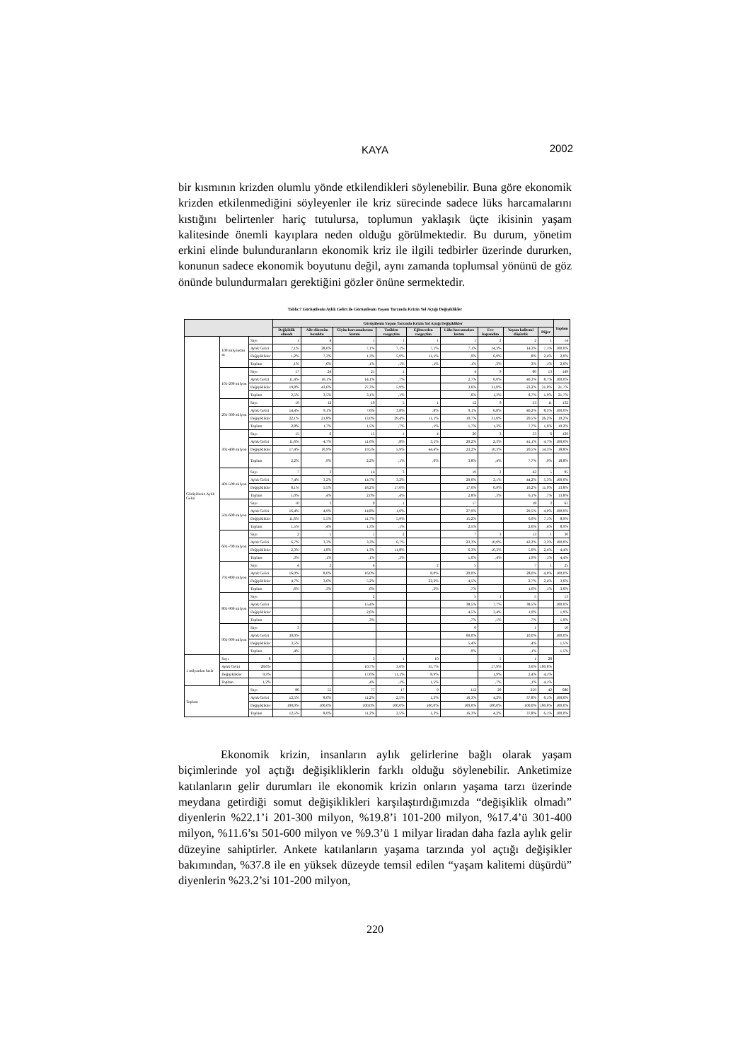KAYA
2002
bir kısmının krizden olumlu yönde etkilendikleri söylenebilir. Buna göre ekonomik krizden etkilenmediğini söyleyenler ile kriz sürecinde sadece lüks harcamalarını kıstığını belirtenler hariç tutulursa, toplumun yaklaşık üçte ikisinin yaşam kalitesinde önemli kayıplara neden olduğu görülmektedir. Bu durum, yönetim erkini elinde bulunduranların ekonomik kriz ile ilgili tedbirler üzerinde dururken, konunun sadece ekonomik boyutunu değil, aynı zamanda toplumsal yönünü de göz önünde bulundurmaları gerektiğini gözler önüne sermektedir.
Tablo:7 Görüşülenin Aylık Geliri ile Görüşülenin Yaşam Tarzında Krizin Yol Açtığı Değişiklikler
| | | | Görüşülenin Yaşam Tarzında Krizin Yol Açtığı Değişiklikler | | | | | | | | | Toplam |
| --- | --- | --- | --- | --- | --- | --- | --- | --- | --- | --- | --- | --- |
| | | | Değişiklik olmadı | Aile düzenim bozuldu | Giyim harcamalarımı kıstım | Tatilden vazgeçtim | Eğlenceden vazgeçtim | Lüks harcamaları kıstım | Eve kapandım | Yaşam kalitemi düşürdü | Diğer | |
| Görüşülenin Aylık Geliri | 100 milyondan az | Sayı | 1 | 4 | 1 | 1 | 1 | 1 | 2 | 2 | 1 | 14 |
| | | Aylık Geliri | 7,1% | 28,6% | 7,1% | 7,1% | 7,1% | 7,1% | 14,3% | 14,3% | 7,1% | 100,0% |
| | | Değişiklikler | 1,2% | 7,3% | 1,3% | 5,9% | 11,1% | ,9% | 6,9% | ,8% | 2,4% | 2,0% |
| | | Toplam | ,1% | ,6% | ,1% | ,1% | ,1% | ,1% | ,3% | ,3% | ,1% | 2,0% |
| | 101-200 milyon | Sayı | 17 | 24 | 21 | 1 | | 4 | 9 | 60 | 13 | 149 |
| | | Aylık Geliri | 11,4% | 16,1% | 14,1% | ,7% | | 2,7% | 6,0% | 40,3% | 8,7% | 100,0% |
| | | Değişiklikler | 19,8% | 43,6% | 27,3% | 5,9% | | 3,6% | 31,0% | 23,2% | 31,0% | 21,7% |
| | | Toplam | 2,5% | 3,5% | 3,1% | ,1% | | ,6% | 1,3% | 8,7% | 1,9% | 21,7% |
| | 201-300 milyon | Sayı | 19 | 12 | 10 | 5 | 1 | 12 | 9 | 53 | 11 | 132 |
| | | Aylık Geliri | 14,4% | 9,1% | 7,6% | 3,8% | ,8% | 9,1% | 6,8% | 40,2% | 8,3% | 100,0% |
| | | Değişiklikler | 22,1% | 21,8% | 13,0% | 29,4% | 11,1% | 10,7% | 31,0% | 20,5% | 26,2% | 19,2% |
| | | Toplam | 2,8% | 1,7% | 1,5% | ,7% | ,1% | 1,7% | 1,3% | 7,7% | 1,6% | 19,2% |
| | 301-400 milyon | Sayı | 15 | 6 | 15 | 1 | 4 | 26 | 3 | 53 | 6 | 129 |
| | | Aylık Geliri | 11,6% | 4,7% | 11,6% | ,8% | 3,1% | 20,2% | 2,3% | 41,1% | 4,7% | 100,0% |
| | | Değişiklikler | 17,4% | 10,9% | 19,5% | 5,9% | 44,4% | 23,2% | 10,3% | 20,5% | 14,3% | 18,8% |
| | | Toplam | 2,2% | ,9% | 2,2% | ,1% | ,6% | 3,8% | ,4% | 7,7% | ,9% | 18,8% |
| | 401-500 milyon | Sayı | 7 | 3 | 14 | 3 | | 19 | 2 | 42 | 5 | 95 |
| | | Aylık Geliri | 7,4% | 3,2% | 14,7% | 3,2% | | 20,0% | 2,1% | 44,2% | 5,3% | 100,0% |
| | | Değişiklikler | 8,1% | 5,5% | 18,2% | 17,6% | | 17,0% | 6,9% | 16,2% | 11,9% | 13,8% |
| | | Toplam | 1,0% | ,4% | 2,0% | ,4% | | 2,8% | ,3% | 6,1% | ,7% | 13,8% |
| | 501-600 milyon | Sayı | 10 | 3 | 9 | 1 | | 17 | | 18 | 3 | 61 |
| | | Aylık Geliri | 16,4% | 4,9% | 14,8% | 1,6% | | 27,9% | | 29,5% | 4,9% | 100,0% |
| | | Değişiklikler | 11,6% | 5,5% | 11,7% | 5,9% | | 15,2% | | 6,9% | 7,1% | 8,9% |
| | | Toplam | 1,5% | ,4% | 1,3% | ,1% | | 2,5% | | 2,6% | ,4% | 8,9% |
| | 601-700 milyon | Sayı | 2 | 1 | 1 | 2 | | 7 | 3 | 13 | 1 | 30 |
| | | Aylık Geliri | 6,7% | 3,3% | 3,3% | 6,7% | | 23,3% | 10,0% | 43,3% | 3,3% | 100,0% |
| | | Değişiklikler | 2,3% | 1,8% | 1,3% | 11,8% | | 6,3% | 10,3% | 5,0% | 2,4% | 4,4% |
| | | Toplam | ,3% | ,1% | ,1% | ,3% | | 1,0% | ,4% | 1,9% | ,1% | 4,4% |
| | 701-800 milyon | Sayı | 4 | 2 | 4 | | 2 | 5 | | 7 | 1 | 25 |
| | | Aylık Geliri | 16,0% | 8,0% | 16,0% | | 8,0% | 20,0% | | 28,0% | 4,0% | 100,0% |
| | | Değişiklikler | 4,7% | 3,6% | 5,2% | | 22,2% | 4,5% | | 2,7% | 2,4% | 3,6% |
| | | Toplam | ,6% | ,3% | ,6% | | ,3% | ,7% | | 1,0% | ,1% | 3,6% |
| | 801-900 milyon | Sayı | | | 2 | | | 5 | 1 | 5 | | 13 |
| | | Aylık Geliri | | | 15,4% | | | 38,5% | 7,7% | 38,5% | | 100,0% |
| | | Değişiklikler | | | 2,6% | | | 4,5% | 3,4% | 1,9% | | 1,9% |
| | | Toplam | | | ,3% | | | ,7% | ,1% | ,7% | | 1,9% |
| | 901-999 milyon | Sayı | 3 | | | | | 6 | | 1 | | 10 |
| | | Aylık Geliri | 30,0% | | | | | 60,0% | | 10,0% | | 100,0% |
| | | Değişiklikler | 3,5% | | | | | 5,4% | | ,4% | | 1,5% |
| | | Toplam | ,4% | | | | | ,9% | | ,1% | | 1,5% |
| 1 milyardan fazla | Sayı | 8 | | | 3 | 1 | 10 | | 5 | 1 | 28 | |
| | Aylık Geliri | 28,6% | | | 10,7% | 3,6% | 35,7% | | 17,9% | 3,6% | 100,0% | |
| | Değişiklikler | 9,3% | | | 17,6% | 11,1% | 8,9% | | 1,9% | 2,4% | 4,1% | |
| | Toplam | 1,2% | | | ,4% | ,1% | 1,5% | | ,7% | ,1% | 4,1% | |
| Toplam | | Sayı | 86 | 55 | 77 | 17 | 9 | 112 | 29 | 259 | 42 | 686 |
| | | Aylık Geliri | 12,5% | 8,0% | 11,2% | 2,5% | 1,3% | 16,3% | 4,2% | 37,8% | 6,1% | 100,0% |
| | | Değişiklikler | 100,0% | 100,0% | 100,0% | 100,0% | 100,0% | 100,0% | 100,0% | 100,0% | 100,0% | 100,0% |
| | | Toplam | 12,5% | 8,0% | 11,2% | 2,5% | 1,3% | 16,3% | 4,2% | 37,8% | 6,1% | 100,0% |
Ekonomik krizin, insanların aylık gelirlerine bağlı olarak yaşam biçimlerinde yol açtığı değişikliklerin farklı olduğu söylenebilir. Anketimize katılanların gelir durumları ile ekonomik krizin onların yaşama tarzı üzerinde meydana getirdiği somut değişiklikleri karşılaştırdığımızda “değişiklik olmadı” diyenlerin %22.1’i 201-300 milyon, %19.8’i 101-200 milyon, %17.4’ü 301-400 milyon, %11.6’sı 501-600 milyon ve %9.3’ü 1 milyar liradan daha fazla aylık gelir düzeyine sahiptirler. Ankete katılanların yaşama tarzında yol açtığı değişikler bakımından, %37.8 ile en yüksek düzeyde temsil edilen “yaşam kalitemi düşürdü” diyenlerin %23.2’si 101-200 milyon,
220